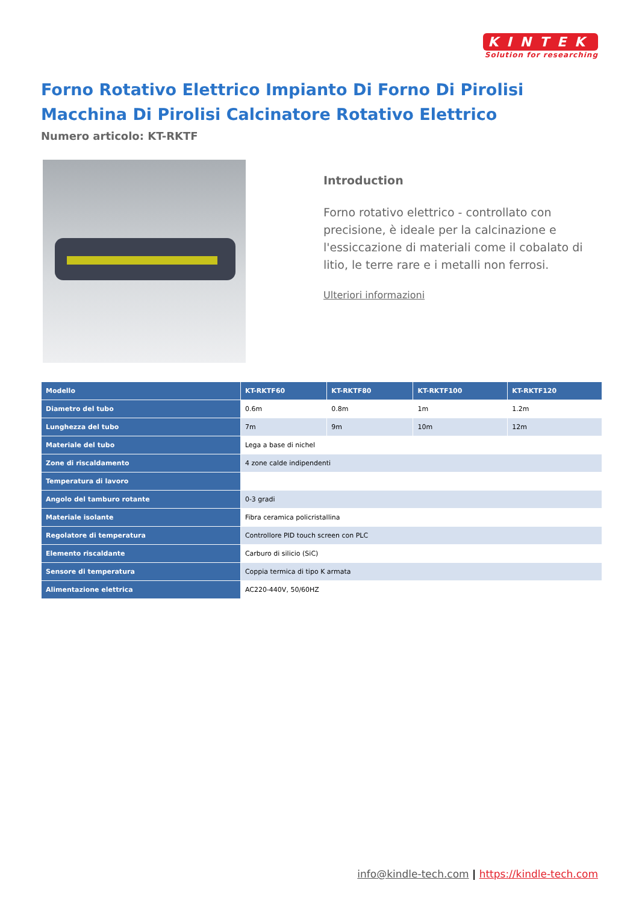KINTEK
Solution for researching
Forno Rotativo Elettrico Impianto Di Forno Di Pirolisi Macchina Di Pirolisi Calcinatore Rotativo Elettrico
Numero articolo: KT-RKTF
Introduction
Forno rotativo elettrico - controllato con precisione, è ideale per la calcinazione e l'essiccazione di materiali come il cobalato di litio, le terre rare e i metalli non ferrosi.
Ulteriori informazioni
| Modello | KT-RKTF60 | KT-RKTF80 | KT-RKTF100 | KT-RKTF120 |
| --- | --- | --- | --- | --- |
| Diametro del tubo | 0.6m | 0.8m | 1m | 1.2m |
| Lunghezza del tubo | 7m | 9m | 10m | 12m |
| Materiale del tubo | Lega a base di nichel | | | |
| Zone di riscaldamento | 4 zone calde indipendenti | | | |
| Temperatura di lavoro | | | | |
| Angolo del tamburo rotante | 0-3 gradi | | | |
| Materiale isolante | Fibra ceramica policristallina | | | |
| Regolatore di temperatura | Controllore PID touch screen con PLC | | | |
| Elemento riscaldante | Carburo di silicio (SiC) | | | |
| Sensore di temperatura | Coppia termica di tipo K armata | | | |
| Alimentazione elettrica | AC220-440V, 50/60HZ | | | |
info@kindle-tech.com | https://kindle-tech.com